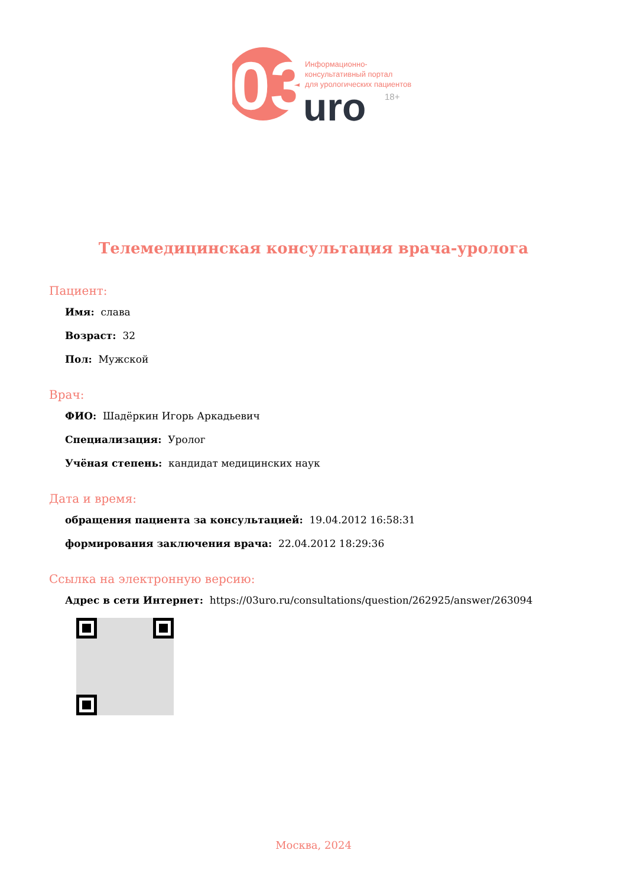03
Информационно-
консультативный портал
для урологических пациентов
uro
18+
Телемедицинская консультация врача-уролога
Пациент:
Имя: слава
Возраст: 32
Пол: Мужской
Врач:
ФИО: Шадёркин Игорь Аркадьевич
Специализация: Уролог
Учёная степень: кандидат медицинских наук
Дата и время:
обращения пациента за консультацией: 19.04.2012 16:58:31
формирования заключения врача: 22.04.2012 18:29:36
Ссылка на электронную версию:
Адрес в сети Интернет: https://03uro.ru/consultations/question/262925/answer/263094
Москва, 2024